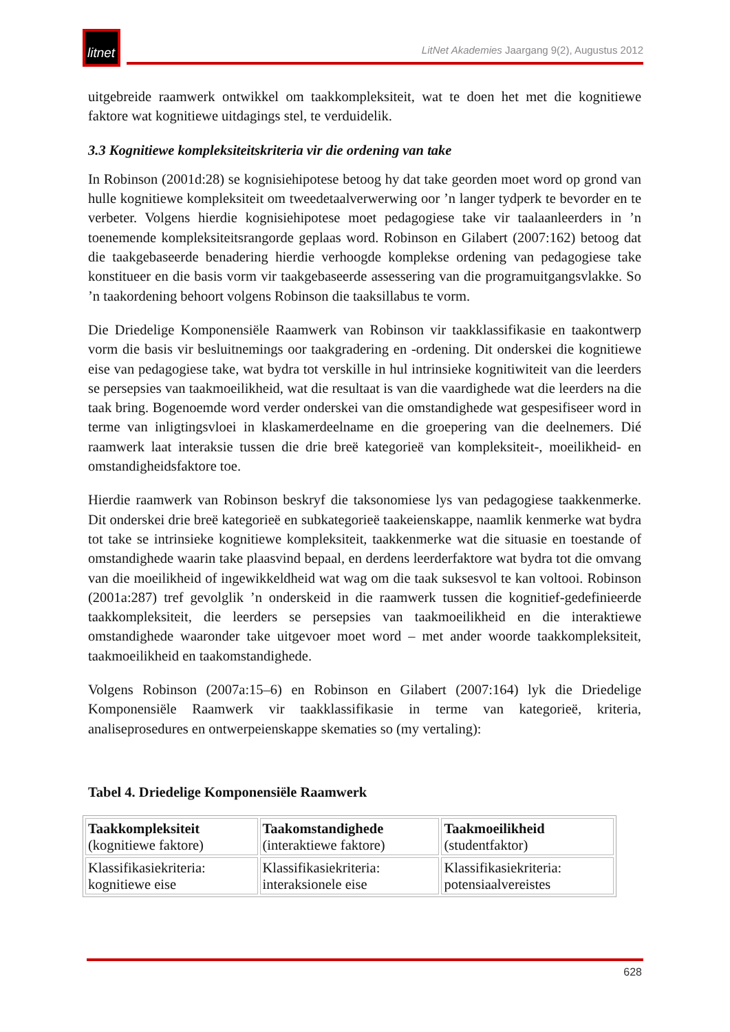litnet
LitNet Akademies Jaargang 9(2), Augustus 2012
uitgebreide raamwerk ontwikkel om taakkompleksiteit, wat te doen het met die kognitiewe faktore wat kognitiewe uitdagings stel, te verduidelik.
3.3 Kognitiewe kompleksiteitskriteria vir die ordening van take
In Robinson (2001d:28) se kognisiehipotese betoog hy dat take georden moet word op grond van hulle kognitiewe kompleksiteit om tweedetaalverwerwing oor ’n langer tydperk te bevorder en te verbeter. Volgens hierdie kognisiehipotese moet pedagogiese take vir taalaanleerders in ’n toenemende kompleksiteitsrangorde geplaas word. Robinson en Gilabert (2007:162) betoog dat die taakgebaseerde benadering hierdie verhoogde komplekse ordening van pedagogiese take konstitueer en die basis vorm vir taakgebaseerde assessering van die programuitgangsvlakke. So ’n taakordening behoort volgens Robinson die taaksillabus te vorm.
Die Driedelige Komponensiële Raamwerk van Robinson vir taakklassifikasie en taakontwerp vorm die basis vir besluitnemings oor taakgradering en -ordening. Dit onderskei die kognitiewe eise van pedagogiese take, wat bydra tot verskille in hul intrinsieke kognitiwiteit van die leerders se persepsies van taakmoeilikheid, wat die resultaat is van die vaardighede wat die leerders na die taak bring. Bogenoemde word verder onderskei van die omstandighede wat gespesifiseer word in terme van inligtingsvloei in klaskamerdeelname en die groepering van die deelnemers. Dié raamwerk laat interaksie tussen die drie breë kategorieë van kompleksiteit-, moeilikheid- en omstandigheidsfaktore toe.
Hierdie raamwerk van Robinson beskryf die taksonomiese lys van pedagogiese taakkenmerke. Dit onderskei drie breë kategorieë en subkategorieë taakeienskappe, naamlik kenmerke wat bydra tot take se intrinsieke kognitiewe kompleksiteit, taakkenmerke wat die situasie en toestande of omstandighede waarin take plaasvind bepaal, en derdens leerderfaktore wat bydra tot die omvang van die moeilikheid of ingewikkeldheid wat wag om die taak suksesvol te kan voltooi. Robinson (2001a:287) tref gevolglik ’n onderskeid in die raamwerk tussen die kognitief-gedefinieerde taakkompleksiteit, die leerders se persepsies van taakmoeilikheid en die interaktiewe omstandighede waaronder take uitgevoer moet word – met ander woorde taakkompleksiteit, taakmoeilikheid en taakomstandighede.
Volgens Robinson (2007a:15–6) en Robinson en Gilabert (2007:164) lyk die Driedelige Komponensiële Raamwerk vir taakklassifikasie in terme van kategorieë, kriteria, analiseprosedures en ontwerpeienskappe skematies so (my vertaling):
Tabel 4. Driedelige Komponensiële Raamwerk
| Taakkompleksiteit (kognitiewe faktore) | Taakomstandighede (interaktiewe faktore) | Taakmoeilikheid (studentfaktor) |
| Klassifikasiekriteria: kognitiewe eise | Klassifikasiekriteria: interaksionele eise | Klassifikasiekriteria: potensiaalvereistes |
628